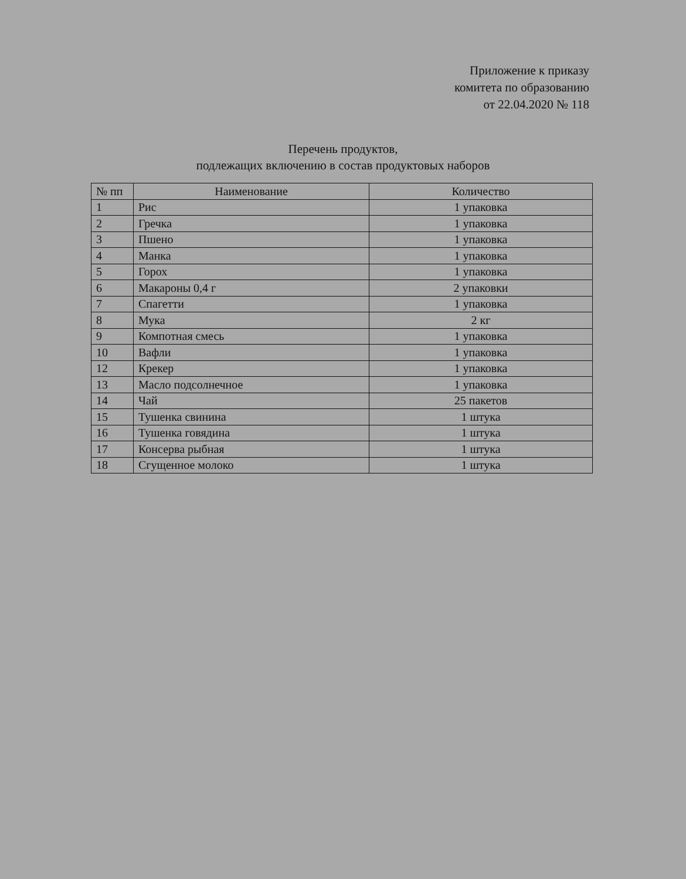Приложение к приказу
комитета по образованию
от 22.04.2020 № 118
Перечень продуктов,
подлежащих включению в состав продуктовых наборов
| № пп | Наименование | Количество |
| --- | --- | --- |
| 1 | Рис | 1 упаковка |
| 2 | Гречка | 1 упаковка |
| 3 | Пшено | 1 упаковка |
| 4 | Манка | 1 упаковка |
| 5 | Горох | 1 упаковка |
| 6 | Макароны 0,4 г | 2 упаковки |
| 7 | Спагетти | 1 упаковка |
| 8 | Мука | 2 кг |
| 9 | Компотная смесь | 1 упаковка |
| 10 | Вафли | 1 упаковка |
| 12 | Крекер | 1 упаковка |
| 13 | Масло подсолнечное | 1 упаковка |
| 14 | Чай | 25 пакетов |
| 15 | Тушенка свинина | 1 штука |
| 16 | Тушенка говядина | 1 штука |
| 17 | Консерва рыбная | 1 штука |
| 18 | Сгущенное молоко | 1 штука |